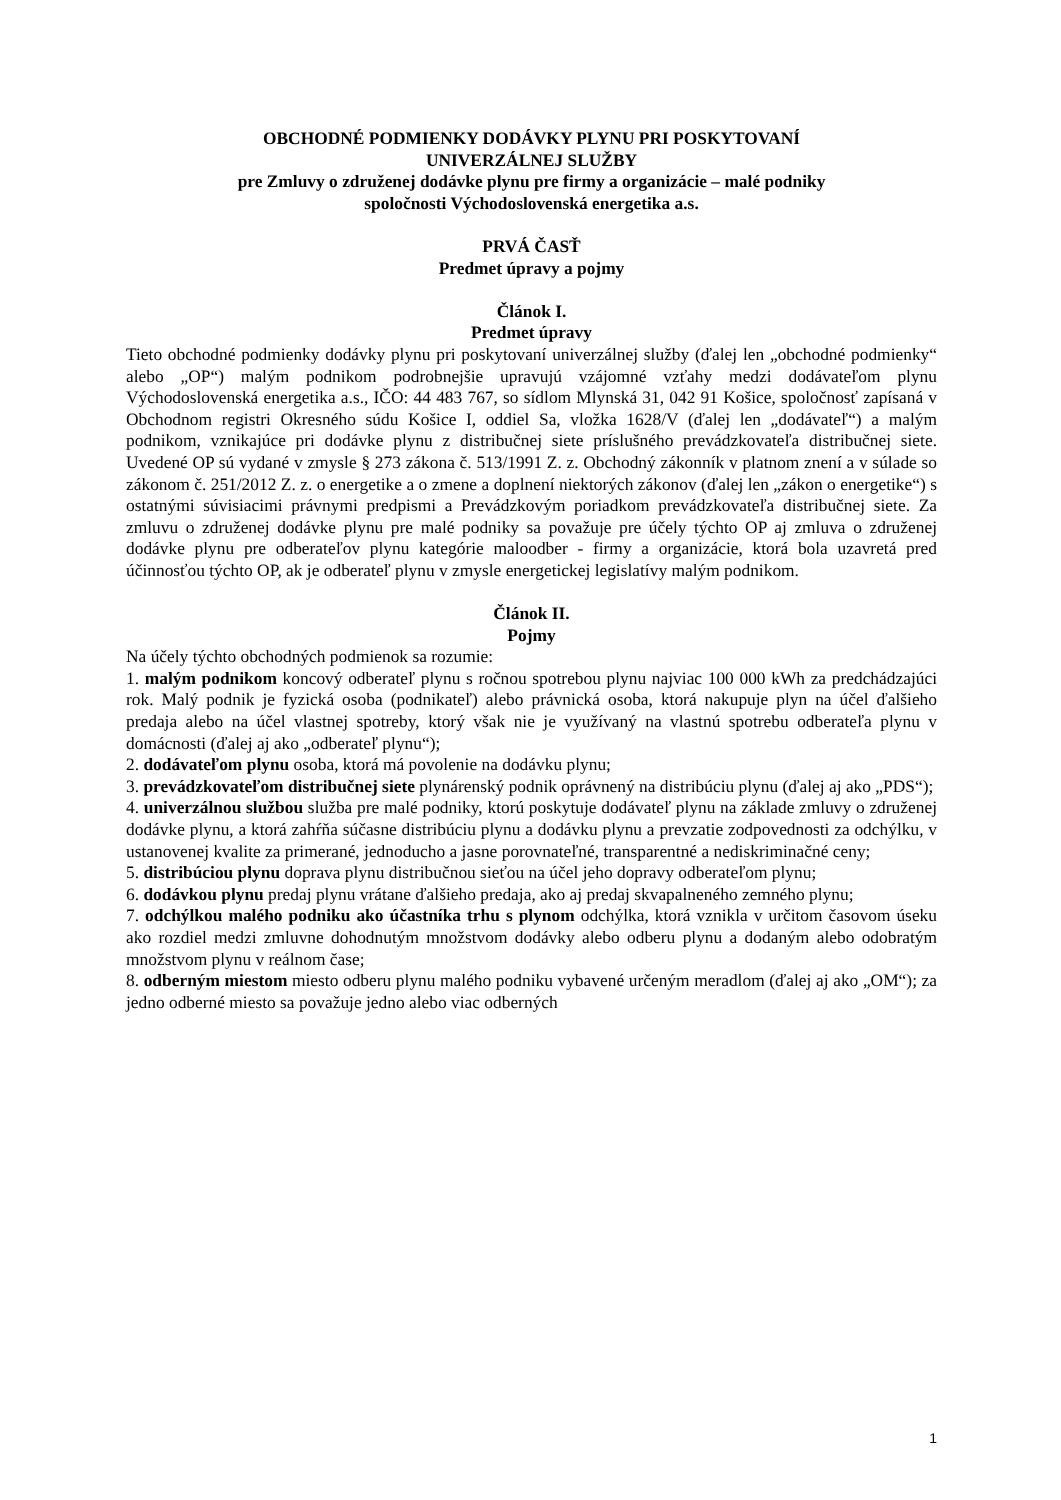OBCHODNÉ PODMIENKY DODÁVKY PLYNU PRI POSKYTOVANÍ
UNIVERZÁLNEJ SLUŽBY
pre Zmluvy o združenej dodávke plynu pre firmy a organizácie – malé podniky
spoločnosti Východoslovenská energetika a.s.
PRVÁ ČASŤ
Predmet úpravy a pojmy
Článok I.
Predmet úpravy
Tieto obchodné podmienky dodávky plynu pri poskytovaní univerzálnej služby (ďalej len „obchodné podmienky“ alebo „OP“) malým podnikom podrobnejšie upravujú vzájomné vzťahy medzi dodávateľom plynu Východoslovenská energetika a.s., IČO: 44 483 767, so sídlom Mlynská 31, 042 91 Košice, spoločnosť zapísaná v Obchodnom registri Okresného súdu Košice I, oddiel Sa, vložka 1628/V (ďalej len „dodávateľ“) a malým podnikom, vznikajúce pri dodávke plynu z distribučnej siete príslušného prevádzkovateľa distribučnej siete. Uvedené OP sú vydané v zmysle § 273 zákona č. 513/1991 Z. z. Obchodný zákonník v platnom znení a v súlade so zákonom č. 251/2012 Z. z. o energetike a o zmene a doplnení niektorých zákonov (ďalej len „zákon o energetike“) s ostatnými súvisiacimi právnymi predpismi a Prevádzkovým poriadkom prevádzkovateľa distribučnej siete. Za zmluvu o združenej dodávke plynu pre malé podniky sa považuje pre účely týchto OP aj zmluva o združenej dodávke plynu pre odberateľov plynu kategórie maloodber - firmy a organizácie, ktorá bola uzavretá pred účinnosťou týchto OP, ak je odberateľ plynu v zmysle energetickej legislatívy malým podnikom.
Článok II.
Pojmy
Na účely týchto obchodných podmienok sa rozumie:
1. malým podnikom koncový odberateľ plynu s ročnou spotrebou plynu najviac 100 000 kWh za predchádzajúci rok. Malý podnik je fyzická osoba (podnikateľ) alebo právnická osoba, ktorá nakupuje plyn na účel ďalšieho predaja alebo na účel vlastnej spotreby, ktorý však nie je využívaný na vlastnú spotrebu odberateľa plynu v domácnosti (ďalej aj ako „odberateľ plynu“);
2. dodávateľom plynu osoba, ktorá má povolenie na dodávku plynu;
3. prevádzkovateľom distribučnej siete plynárenský podnik oprávnený na distribúciu plynu (ďalej aj ako „PDS“);
4. univerzálnou službou služba pre malé podniky, ktorú poskytuje dodávateľ plynu na základe zmluvy o združenej dodávke plynu, a ktorá zahŕňa súčasne distribúciu plynu a dodávku plynu a prevzatie zodpovednosti za odchýlku, v ustanovenej kvalite za primerané, jednoducho a jasne porovnateľné, transparentné a nediskriminačné ceny;
5. distribúciou plynu doprava plynu distribučnou sieťou na účel jeho dopravy odberateľom plynu;
6. dodávkou plynu predaj plynu vrátane ďalšieho predaja, ako aj predaj skvapalneného zemného plynu;
7. odchýlkou malého podniku ako účastníka trhu s plynom odchýlka, ktorá vznikla v určitom časovom úseku ako rozdiel medzi zmluvne dohodnutým množstvom dodávky alebo odberu plynu a dodaným alebo odobratým množstvom plynu v reálnom čase;
8. odberným miestom miesto odberu plynu malého podniku vybavené určeným meradlom (ďalej aj ako „OM“); za jedno odberné miesto sa považuje jedno alebo viac odberných
1